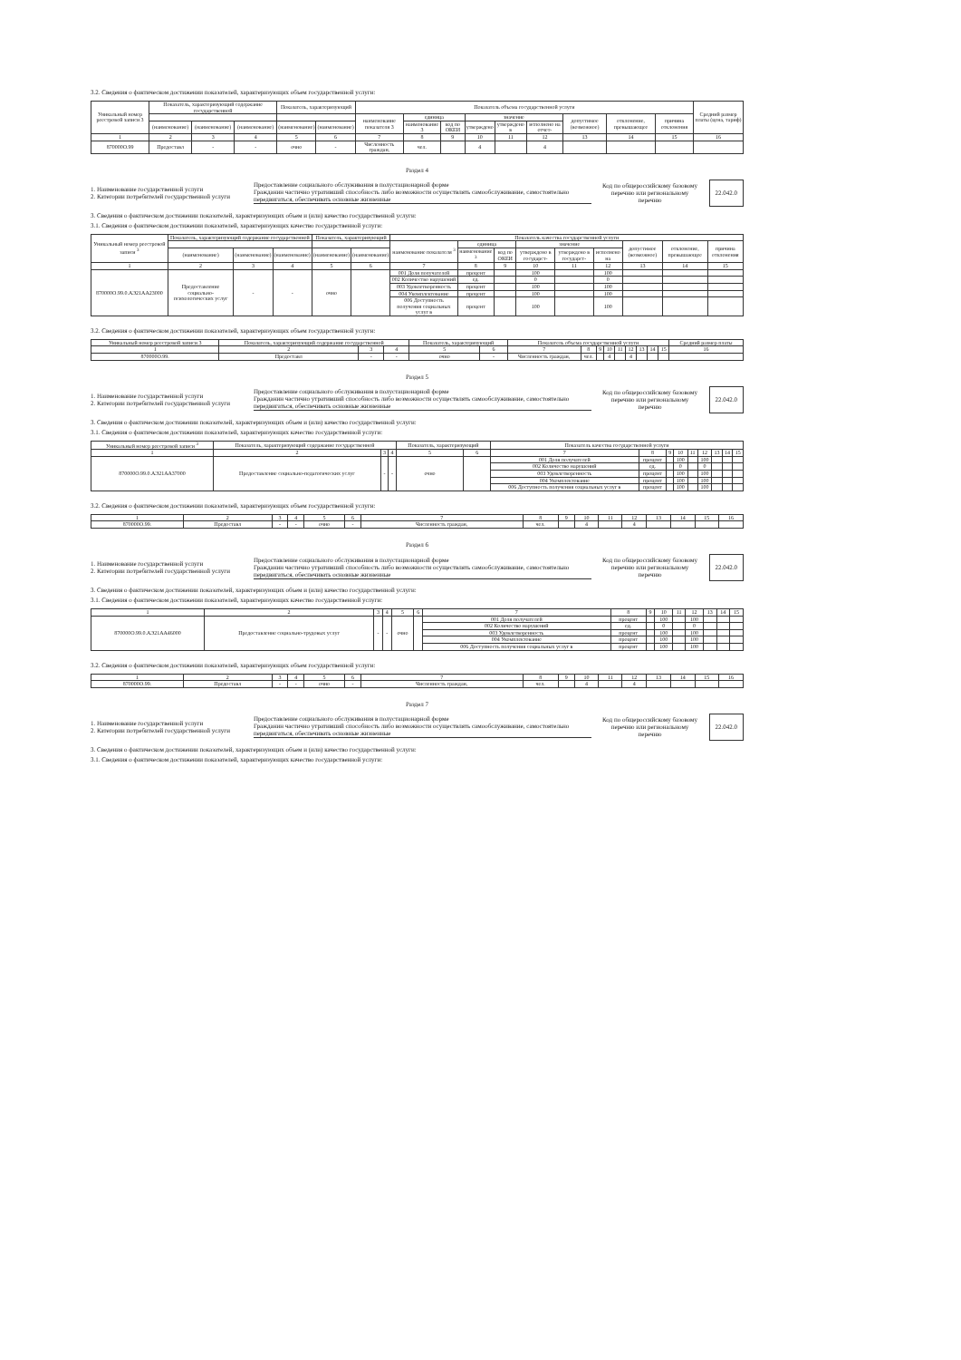3.2. Сведения о фактическом достижении показателей, характеризующих объем государственной услуги:
| Уникальный номер реестровой записи 3 | Показатель, характеризующий содержание государственной | | | Показатель, характеризующий | | Показатель объема государственной услуги | | | | | | | | | Средний размер платы (цена, тариф) |
| --- | --- | --- | --- | --- | --- | --- | --- | --- | --- | --- | --- | --- | --- | --- | --- |
| | | | | | | наименование показателя 3 | единица | | значение | | | допустимое (возможное) | отклонение, превышающее | причина отклонения | |
| | (наименование) | (наименование) | (наименование) | (наименование) | (наименование) | | наименование 3 | код по ОКЕИ | утверждено | утверждено в | исполнено на отчет- | | | | |
| 1 | 2 | 3 | 4 | 5 | 6 | 7 | 8 | 9 | 10 | 11 | 12 | 13 | 14 | 15 | 16 |
| 870000О.99 | Предоставл | - | - | очно | - | Численность граждан, | чел. | | 4 | | 4 | | | | |
Раздел 4
1. Наименование государственной услуги
2. Категории потребителей государственной услуги
Предоставление социального обслуживания в полустационарной форме
Гражданин частично утративший способность либо возможности осуществлять самообслуживание, самостоятельно передвигаться, обеспечивать основные жизненные
Код по общероссийскому базовому перечню или региональному перечню
22.042.0
3. Сведения о фактическом достижении показателей, характеризующих объем и (или) качество государственной услуги:
3.1. Сведения о фактическом достижении показателей, характеризующих качество государственной услуги:
| Уникальный номер реестровой записи <sup>3</sup> | Показатель, характеризующий содержание государственной | | | Показатель, характеризующий | | Показатель качества государственной услуги | | | | | | | | |
| --- | --- | --- | --- | --- | --- | --- | --- | --- | --- | --- | --- | --- | --- | --- |
| | | | | | | наименование показателя <sup>3</sup> | единица | | значение | | | допустимое (возможное) | отклонение, превышающее | причина отклонения |
| | (наименование) | (наименование) | (наименование) | (наименование) | (наименование) | | наименование <sup>3</sup> | код по ОКЕИ | утверждено в государст- | утверждено в государст- | исполнено на | | | |
| 1 | 2 | 3 | 4 | 5 | 6 | 7 | 8 | 9 | 10 | 11 | 12 | 13 | 14 | 15 |
| 870000О.99.0.АЭ21АА23000 | Предоставление социально-психологических услуг | - | - | очно | | 001 Доля получателей | процент | | 100 | | 100 | | | |
| | | | | | | 002 Количество нарушений | ед. | | 0 | | 0 | | | |
| | | | | | | 003 Удовлетворенность | процент | | 100 | | 100 | | | |
| | | | | | | 004 Укомплектование | процент | | 100 | | 100 | | | |
| | | | | | | 006 Доступность получения социальных услуг в | процент | | 100 | | 100 | | | |
3.2. Сведения о фактическом достижении показателей, характеризующих объем государственной услуги:
| Уникальный номер реестровой записи 3 | Показатель, характеризующий содержание государственной | | | Показатель, характеризующий | | Показатель объема государственной услуги | | | | | | | | | Средний размер платы |
| 1 | 2 | 3 | 4 | 5 | 6 | 7 | 8 | 9 | 10 | 11 | 12 | 13 | 14 | 15 | 16 |
| 870000О.99. | Предоставл | - | - | очно | - | Численность граждан, | чел. | | 4 | | 4 | | | | |
Раздел 5
1. Наименование государственной услуги
2. Категории потребителей государственной услуги
Предоставление социального обслуживания в полустационарной форме
Гражданин частично утративший способность либо возможности осуществлять самообслуживание, самостоятельно передвигаться, обеспечивать основные жизненные
Код по общероссийскому базовому перечню или региональному перечню
22.042.0
3. Сведения о фактическом достижении показателей, характеризующих объем и (или) качество государственной услуги:
3.1. Сведения о фактическом достижении показателей, характеризующих качество государственной услуги:
| Уникальный номер реестровой записи <sup>3</sup> | Показатель, характеризующий содержание государственной | | | Показатель, характеризующий | | Показатель качества государственной услуги | | | | | | | | |
| 1 | 2 | 3 | 4 | 5 | 6 | 7 | 8 | 9 | 10 | 11 | 12 | 13 | 14 | 15 |
| 870000О.99.0.АЭ21АА37000 | Предоставление социально-педагогических услуг | - | - | очно | | 001 Доля получателей | процент | | 100 | | 100 | | | |
| | | | | | | 002 Количество нарушений | ед. | | 0 | | 0 | | | |
| | | | | | | 003 Удовлетворенность | процент | | 100 | | 100 | | | |
| | | | | | | 004 Укомплектование | процент | | 100 | | 100 | | | |
| | | | | | | 006 Доступность получения социальных услуг в | процент | | 100 | | 100 | | | |
3.2. Сведения о фактическом достижении показателей, характеризующих объем государственной услуги:
| 1 | 2 | 3 | 4 | 5 | 6 | 7 | 8 | 9 | 10 | 11 | 12 | 13 | 14 | 15 | 16 |
| 870000О.99. | Предоставл | - | - | очно | - | Численность граждан, | чел. | | 4 | | 4 | | | | |
Раздел 6
1. Наименование государственной услуги
2. Категории потребителей государственной услуги
Предоставление социального обслуживания в полустационарной форме
Гражданин частично утративший способность либо возможности осуществлять самообслуживание, самостоятельно передвигаться, обеспечивать основные жизненные
Код по общероссийскому базовому перечню или региональному перечню
22.042.0
3. Сведения о фактическом достижении показателей, характеризующих объем и (или) качество государственной услуги:
3.1. Сведения о фактическом достижении показателей, характеризующих качество государственной услуги:
| 1 | 2 | 3 | 4 | 5 | 6 | 7 | 8 | 9 | 10 | 11 | 12 | 13 | 14 | 15 |
| 870000О.99.0.АЭ21АА46000 | Предоставление социально-трудовых услуг | - | - | очно | | 001 Доля получателей | процент | | 100 | | 100 | | | |
| | | | | | | 002 Количество нарушений | ед. | | 0 | | 0 | | | |
| | | | | | | 003 Удовлетворенность | процент | | 100 | | 100 | | | |
| | | | | | | 004 Укомплектование | процент | | 100 | | 100 | | | |
| | | | | | | 006 Доступность получения социальных услуг в | процент | | 100 | | 100 | | | |
3.2. Сведения о фактическом достижении показателей, характеризующих объем государственной услуги:
| 1 | 2 | 3 | 4 | 5 | 6 | 7 | 8 | 9 | 10 | 11 | 12 | 13 | 14 | 15 | 16 |
| 870000О.99. | Предоставл | - | - | очно | - | Численность граждан, | чел. | | 4 | | 4 | | | | |
Раздел 7
1. Наименование государственной услуги
2. Категории потребителей государственной услуги
Предоставление социального обслуживания в полустационарной форме
Гражданин частично утративший способность либо возможности осуществлять самообслуживание, самостоятельно передвигаться, обеспечивать основные жизненные
Код по общероссийскому базовому перечню или региональному перечню
22.042.0
3. Сведения о фактическом достижении показателей, характеризующих объем и (или) качество государственной услуги:
3.1. Сведения о фактическом достижении показателей, характеризующих качество государственной услуги: